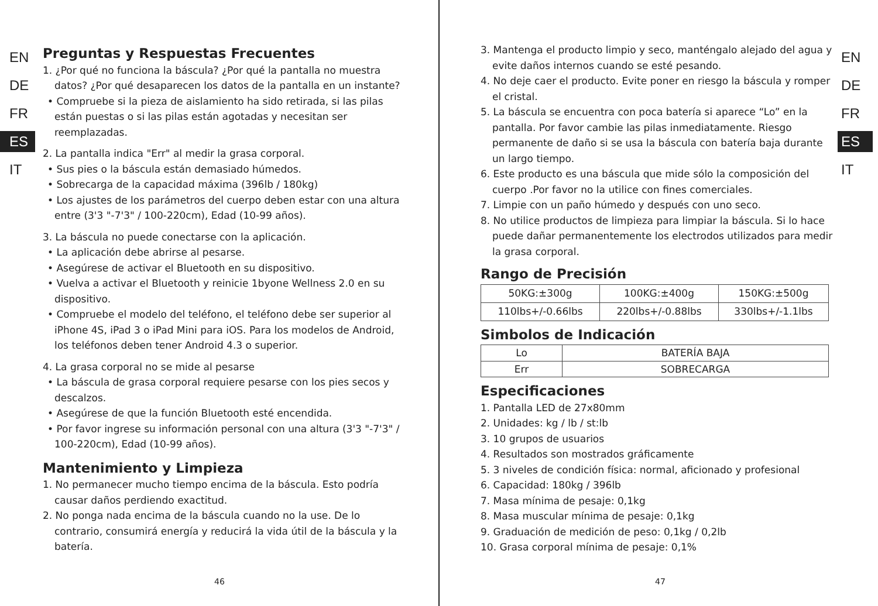EN
DE
FR
ES
IT
Preguntas y Respuestas Frecuentes
1. ¿Por qué no funciona la báscula? ¿Por qué la pantalla no muestra datos? ¿Por qué desaparecen los datos de la pantalla en un instante?
• Compruebe si la pieza de aislamiento ha sido retirada, si las pilas están puestas o si las pilas están agotadas y necesitan ser reemplazadas.
2. La pantalla indica "Err" al medir la grasa corporal.
• Sus pies o la báscula están demasiado húmedos.
• Sobrecarga de la capacidad máxima (396lb / 180kg)
• Los ajustes de los parámetros del cuerpo deben estar con una altura entre (3'3 "-7'3" / 100-220cm), Edad (10-99 años).
3. La báscula no puede conectarse con la aplicación.
• La aplicación debe abrirse al pesarse.
• Asegúrese de activar el Bluetooth en su dispositivo.
• Vuelva a activar el Bluetooth y reinicie 1byone Wellness 2.0 en su dispositivo.
• Compruebe el modelo del teléfono, el teléfono debe ser superior al iPhone 4S, iPad 3 o iPad Mini para iOS. Para los modelos de Android, los teléfonos deben tener Android 4.3 o superior.
4. La grasa corporal no se mide al pesarse
• La báscula de grasa corporal requiere pesarse con los pies secos y descalzos.
• Asegúrese de que la función Bluetooth esté encendida.
• Por favor ingrese su información personal con una altura (3'3 "-7'3" / 100-220cm), Edad (10-99 años).
Mantenimiento y Limpieza
1. No permanecer mucho tiempo encima de la báscula. Esto podría causar daños perdiendo exactitud.
2. No ponga nada encima de la báscula cuando no la use. De lo contrario, consumirá energía y reducirá la vida útil de la báscula y la batería.
46
3. Mantenga el producto limpio y seco, manténgalo alejado del agua y evite daños internos cuando se esté pesando.
4. No deje caer el producto. Evite poner en riesgo la báscula y romper el cristal.
5. La báscula se encuentra con poca batería si aparece “Lo” en la pantalla. Por favor cambie las pilas inmediatamente. Riesgo permanente de daño si se usa la báscula con batería baja durante un largo tiempo.
6. Este producto es una báscula que mide sólo la composición del cuerpo .Por favor no la utilice con fines comerciales.
7. Limpie con un paño húmedo y después con uno seco.
8. No utilice productos de limpieza para limpiar la báscula. Si lo hace puede dañar permanentemente los electrodos utilizados para medir la grasa corporal.
Rango de Precisión
| 50KG:±300g | 100KG:±400g | 150KG:±500g |
| 110lbs+/-0.66lbs | 220lbs+/-0.88lbs | 330lbs+/-1.1lbs |
Simbolos de Indicación
| Lo | BATERÍA BAJA |
| Err | SOBRECARGA |
Especificaciones
1. Pantalla LED de 27x80mm
2. Unidades: kg / lb / st:lb
3. 10 grupos de usuarios
4. Resultados son mostrados gráficamente
5. 3 niveles de condición física: normal, aficionado y profesional
6. Capacidad: 180kg / 396lb
7. Masa mínima de pesaje: 0,1kg
8. Masa muscular mínima de pesaje: 0,1kg
9. Graduación de medición de peso: 0,1kg / 0,2lb
10. Grasa corporal mínima de pesaje: 0,1%
EN
DE
FR
ES
IT
47